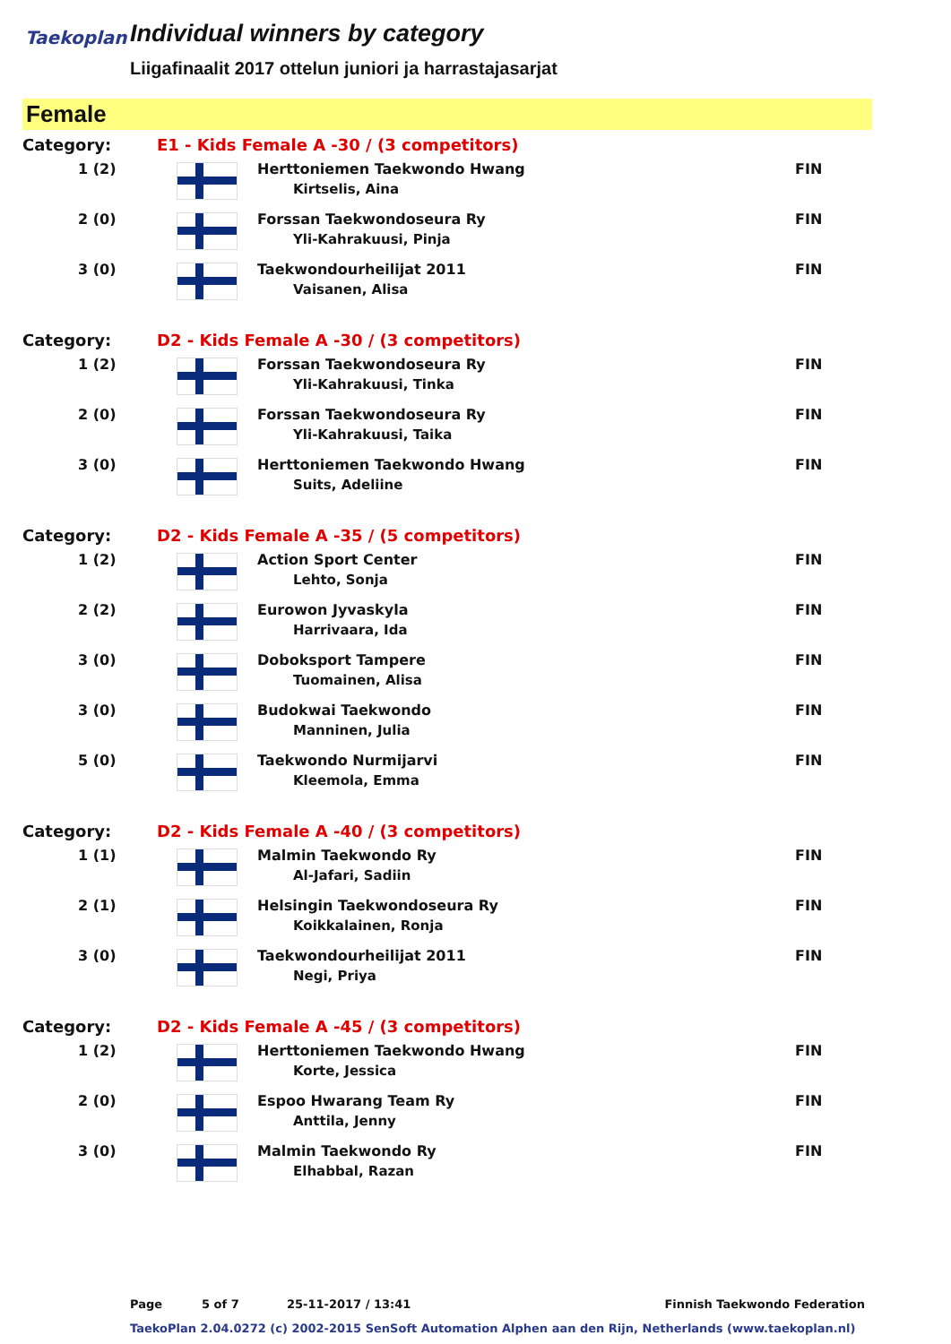Taekoplan
Individual winners by category
Liigafinaalit 2017 ottelun juniori ja harrastajasarjat
Female
| Category: | E1 - Kids Female A -30 / (3 competitors) | | |
| 1 (2) | | Herttoniemen Taekwondo Hwang Kirtselis, Aina | FIN |
| 2 (0) | | Forssan Taekwondoseura Ry Yli-Kahrakuusi, Pinja | FIN |
| 3 (0) | | Taekwondourheilijat 2011 Vaisanen, Alisa | FIN |
| Category: | D2 - Kids Female A -30 / (3 competitors) | | |
| 1 (2) | | Forssan Taekwondoseura Ry Yli-Kahrakuusi, Tinka | FIN |
| 2 (0) | | Forssan Taekwondoseura Ry Yli-Kahrakuusi, Taika | FIN |
| 3 (0) | | Herttoniemen Taekwondo Hwang Suits, Adeliine | FIN |
| Category: | D2 - Kids Female A -35 / (5 competitors) | | |
| 1 (2) | | Action Sport Center Lehto, Sonja | FIN |
| 2 (2) | | Eurowon Jyvaskyla Harrivaara, Ida | FIN |
| 3 (0) | | Doboksport Tampere Tuomainen, Alisa | FIN |
| 3 (0) | | Budokwai Taekwondo Manninen, Julia | FIN |
| 5 (0) | | Taekwondo Nurmijarvi Kleemola, Emma | FIN |
| Category: | D2 - Kids Female A -40 / (3 competitors) | | |
| 1 (1) | | Malmin Taekwondo Ry Al-Jafari, Sadiin | FIN |
| 2 (1) | | Helsingin Taekwondoseura Ry Koikkalainen, Ronja | FIN |
| 3 (0) | | Taekwondourheilijat 2011 Negi, Priya | FIN |
| Category: | D2 - Kids Female A -45 / (3 competitors) | | |
| 1 (2) | | Herttoniemen Taekwondo Hwang Korte, Jessica | FIN |
| 2 (0) | | Espoo Hwarang Team Ry Anttila, Jenny | FIN |
| 3 (0) | | Malmin Taekwondo Ry Elhabbal, Razan | FIN |
Page 5 of 7 25-11-2017 / 13:41 Finnish Taekwondo Federation
TaekoPlan 2.04.0272 (c) 2002-2015 SenSoft Automation Alphen aan den Rijn, Netherlands (www.taekoplan.nl)